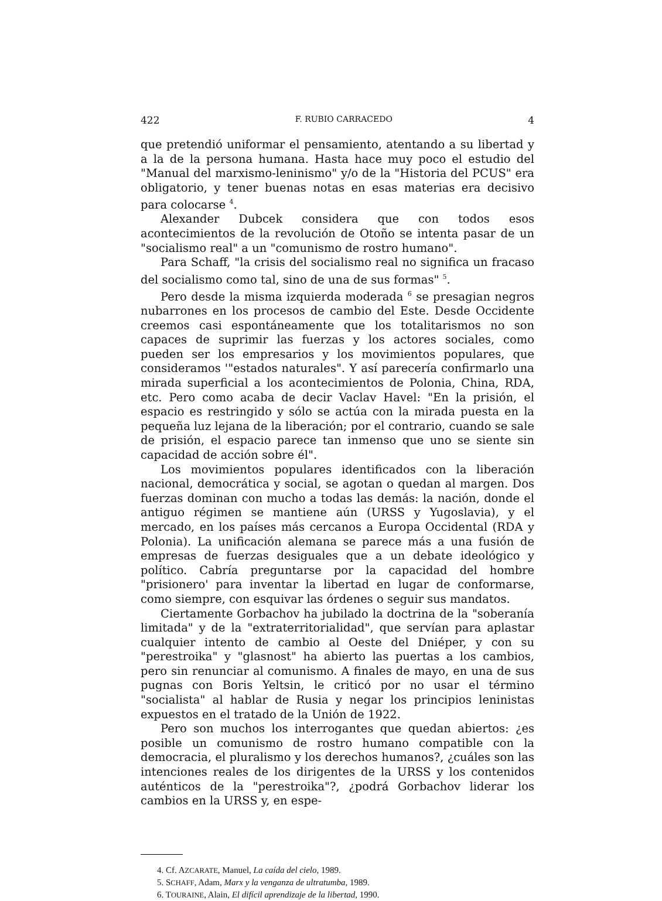422 F. RUBIO CARRACEDO 4
que pretendió uniformar el pensamiento, atentando a su libertad y a la de la persona humana. Hasta hace muy poco el estudio del "Manual del marxismo-leninismo" y/o de la "Historia del PCUS" era obligatorio, y tener buenas notas en esas materias era decisivo para colocarse <sup>4</sup>.
Alexander Dubcek considera que con todos esos acontecimientos de la revolución de Otoño se intenta pasar de un "socialismo real" a un "comunismo de rostro humano".
Para Schaff, "la crisis del socialismo real no significa un fracaso del socialismo como tal, sino de una de sus formas" <sup>5</sup>.
Pero desde la misma izquierda moderada <sup>6</sup> se presagian negros nubarrones en los procesos de cambio del Este. Desde Occidente creemos casi espontáneamente que los totalitarismos no son capaces de suprimir las fuerzas y los actores sociales, como pueden ser los empresarios y los movimientos populares, que consideramos '"estados naturales". Y así parecería confirmarlo una mirada superficial a los acontecimientos de Polonia, China, RDA, etc. Pero como acaba de decir Vaclav Havel: "En la prisión, el espacio es restringido y sólo se actúa con la mirada puesta en la pequeña luz lejana de la liberación; por el contrario, cuando se sale de prisión, el espacio parece tan inmenso que uno se siente sin capacidad de acción sobre él".
Los movimientos populares identificados con la liberación nacional, democrática y social, se agotan o quedan al margen. Dos fuerzas dominan con mucho a todas las demás: la nación, donde el antiguo régimen se mantiene aún (URSS y Yugoslavia), y el mercado, en los países más cercanos a Europa Occidental (RDA y Polonia). La unificación alemana se parece más a una fusión de empresas de fuerzas desiguales que a un debate ideológico y político. Cabría preguntarse por la capacidad del hombre "prisionero' para inventar la libertad en lugar de conformarse, como siempre, con esquivar las órdenes o seguir sus mandatos.
Ciertamente Gorbachov ha jubilado la doctrina de la "soberanía limitada" y de la "extraterritorialidad", que servían para aplastar cualquier intento de cambio al Oeste del Dniéper, y con su "perestroika" y "glasnost" ha abierto las puertas a los cambios, pero sin renunciar al comunismo. A finales de mayo, en una de sus pugnas con Boris Yeltsin, le criticó por no usar el término "socialista" al hablar de Rusia y negar los principios leninistas expuestos en el tratado de la Unión de 1922.
Pero son muchos los interrogantes que quedan abiertos: ¿es posible un comunismo de rostro humano compatible con la democracia, el pluralismo y los derechos humanos?, ¿cuáles son las intenciones reales de los dirigentes de la URSS y los contenidos auténticos de la "perestroika"?, ¿podrá Gorbachov liderar los cambios en la URSS y, en espe-
4. Cf. AZCARATE, Manuel, La caída del cielo, 1989.
5. SCHAFF, Adam, Marx y la venganza de ultratumba, 1989.
6. TOURAINE, Alain, El difícil aprendizaje de la libertad, 1990.